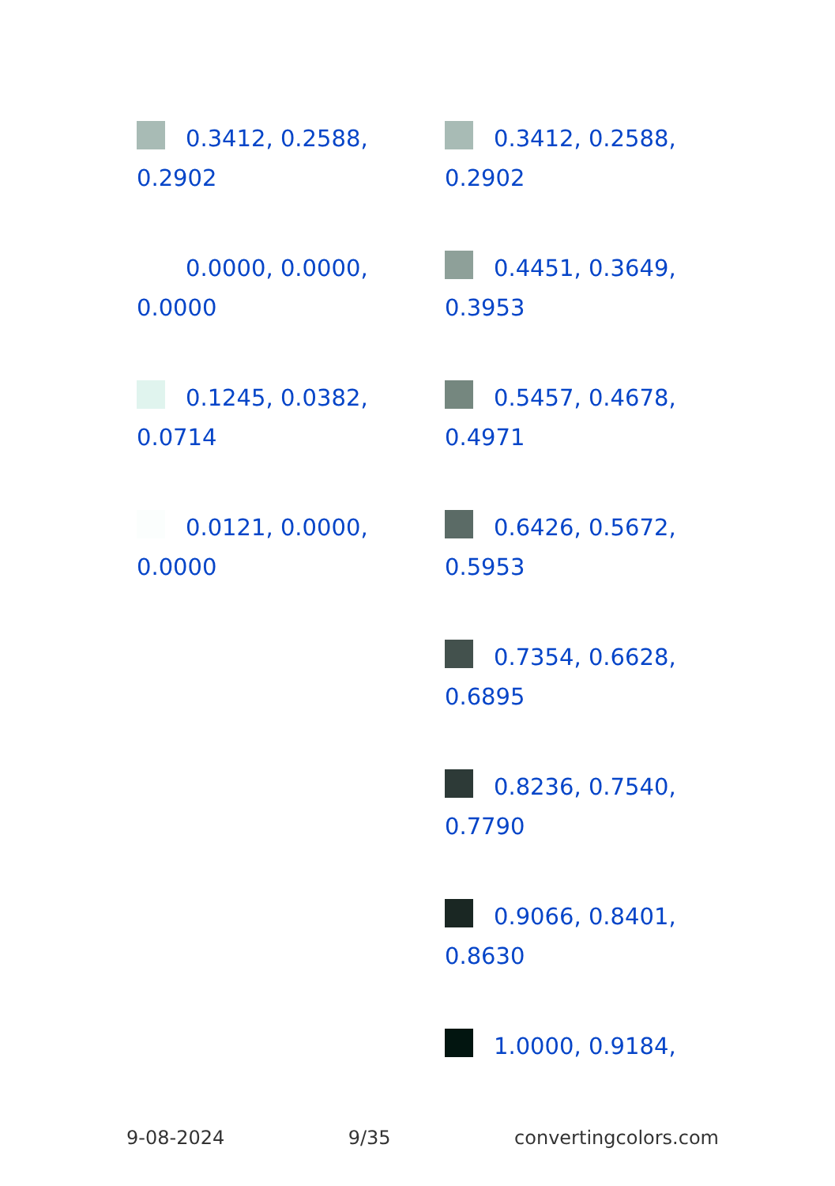0.3412, 0.2588, 0.2902
0.0000, 0.0000, 0.0000
0.1245, 0.0382, 0.0714
0.0121, 0.0000, 0.0000
0.3412, 0.2588, 0.2902
0.4451, 0.3649, 0.3953
0.5457, 0.4678, 0.4971
0.6426, 0.5672, 0.5953
0.7354, 0.6628, 0.6895
0.8236, 0.7540, 0.7790
0.9066, 0.8401, 0.8630
1.0000, 0.9184,
9-08-2024 9/35 convertingcolors.com